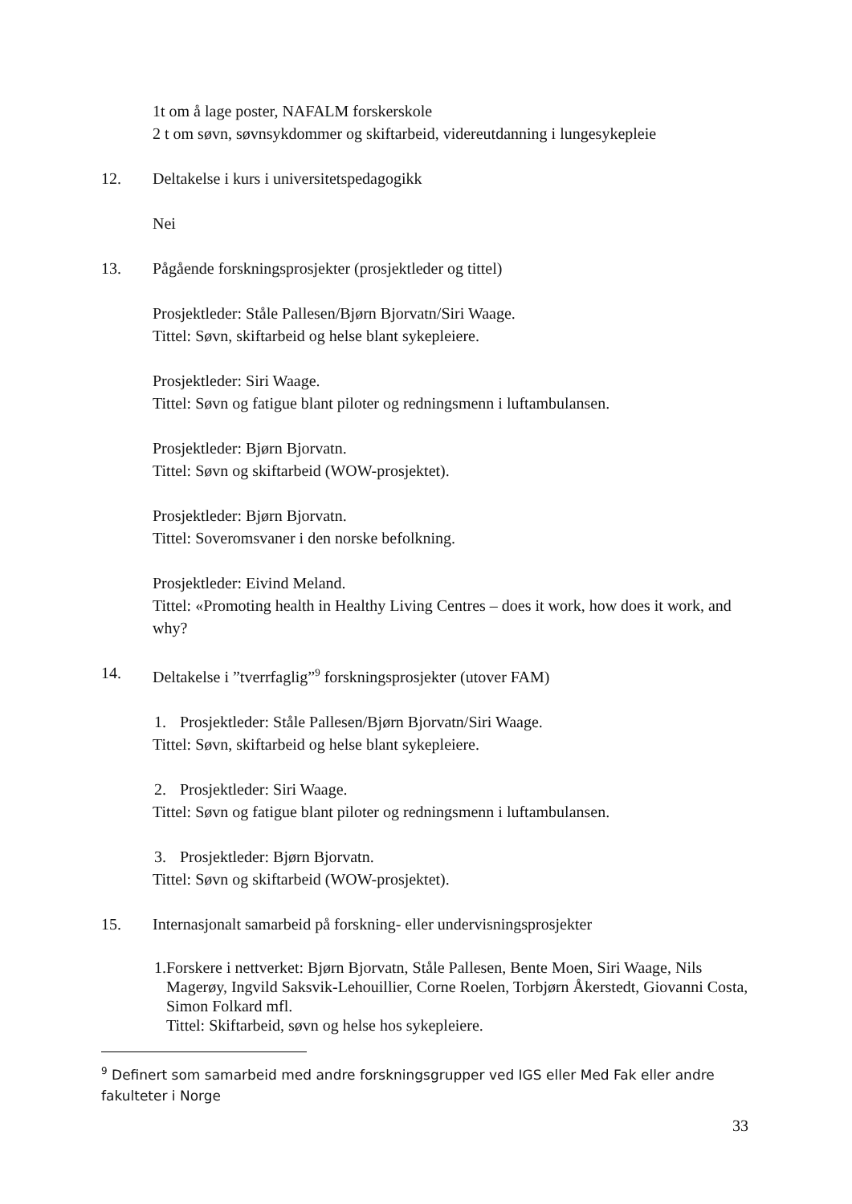1t om å lage poster, NAFALM forskerskole
2 t om søvn, søvnsykdommer og skiftarbeid, videreutdanning i lungesykepleie
12. Deltakelse i kurs i universitetspedagogikk
Nei
13. Pågående forskningsprosjekter (prosjektleder og tittel)
Prosjektleder: Ståle Pallesen/Bjørn Bjorvatn/Siri Waage.
Tittel: Søvn, skiftarbeid og helse blant sykepleiere.
Prosjektleder: Siri Waage.
Tittel: Søvn og fatigue blant piloter og redningsmenn i luftambulansen.
Prosjektleder: Bjørn Bjorvatn.
Tittel: Søvn og skiftarbeid (WOW-prosjektet).
Prosjektleder: Bjørn Bjorvatn.
Tittel: Soveromsvaner i den norske befolkning.
Prosjektleder: Eivind Meland.
Tittel: «Promoting health in Healthy Living Centres – does it work, how does it work, and why?
14. Deltakelse i ”tverrfaglig”<sup>9</sup> forskningsprosjekter (utover FAM)
1. Prosjektleder: Ståle Pallesen/Bjørn Bjorvatn/Siri Waage.
Tittel: Søvn, skiftarbeid og helse blant sykepleiere.
2. Prosjektleder: Siri Waage.
Tittel: Søvn og fatigue blant piloter og redningsmenn i luftambulansen.
3. Prosjektleder: Bjørn Bjorvatn.
Tittel: Søvn og skiftarbeid (WOW-prosjektet).
15. Internasjonalt samarbeid på forskning- eller undervisningsprosjekter
1. Forskere i nettverket: Bjørn Bjorvatn, Ståle Pallesen, Bente Moen, Siri Waage, Nils Magerøy, Ingvild Saksvik-Lehouillier, Corne Roelen, Torbjørn Åkerstedt, Giovanni Costa, Simon Folkard mfl.
Tittel: Skiftarbeid, søvn og helse hos sykepleiere.
<sup>9</sup> Definert som samarbeid med andre forskningsgrupper ved IGS eller Med Fak eller andre fakulteter i Norge
33